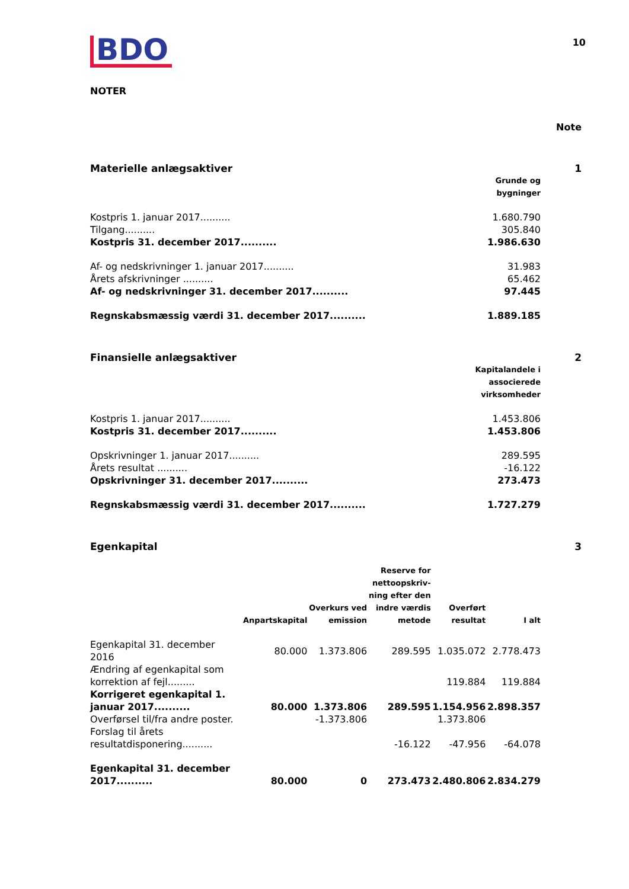BDO
10
NOTER
Note
Materielle anlægsaktiver 1
| | Grunde og bygninger |
| --- | --- |
| Kostpris 1. januar 2017.......... | 1.680.790 |
| Tilgang.......... | 305.840 |
| Kostpris 31. december 2017.......... | 1.986.630 |
| Af- og nedskrivninger 1. januar 2017.......... | 31.983 |
| Årets afskrivninger .......... | 65.462 |
| Af- og nedskrivninger 31. december 2017.......... | 97.445 |
| Regnskabsmæssig værdi 31. december 2017.......... | 1.889.185 |
Finansielle anlægsaktiver 2
| | Kapitalandele i associerede virksomheder |
| --- | --- |
| Kostpris 1. januar 2017.......... | 1.453.806 |
| Kostpris 31. december 2017.......... | 1.453.806 |
| Opskrivninger 1. januar 2017.......... | 289.595 |
| Årets resultat .......... | -16.122 |
| Opskrivninger 31. december 2017.......... | 273.473 |
| Regnskabsmæssig værdi 31. december 2017.......... | 1.727.279 |
Egenkapital 3
| | Anpartskapital | Overkurs ved emission | Reserve for nettoopskriv- ning efter den indre værdis metode | Overført resultat | I alt |
| --- | --- | --- | --- | --- | --- |
| Egenkapital 31. december 2016 | 80.000 | 1.373.806 | 289.595 | 1.035.072 | 2.778.473 |
| Ændring af egenkapital som korrektion af fejl......... | | | | 119.884 | 119.884 |
| Korrigeret egenkapital 1. januar 2017.......... | 80.000 | 1.373.806 | 289.595 | 1.154.956 | 2.898.357 |
| Overførsel til/fra andre poster. | | -1.373.806 | | 1.373.806 | |
| Forslag til årets resultatdisponering.......... | | | -16.122 | -47.956 | -64.078 |
| Egenkapital 31. december 2017.......... | 80.000 | 0 | 273.473 | 2.480.806 | 2.834.279 |